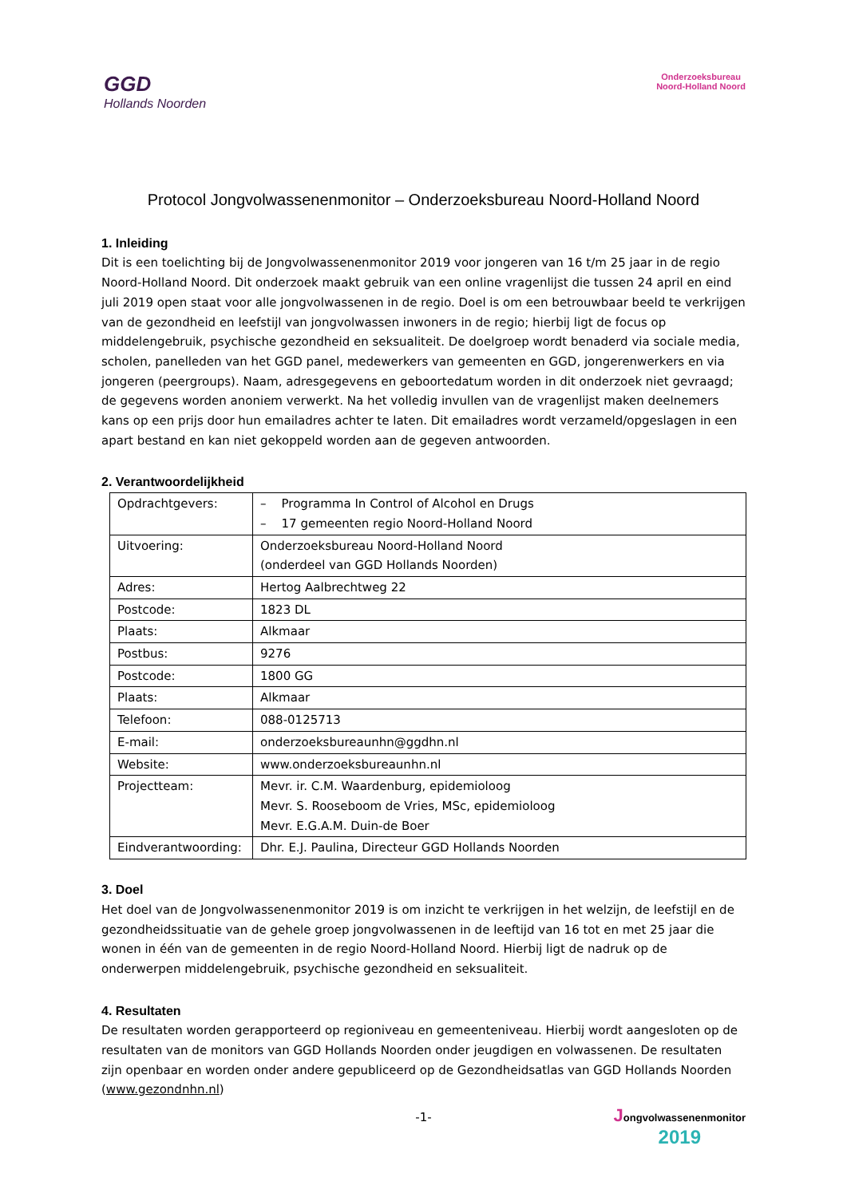GGD
Hollands Noorden
Onderzoeksbureau
Noord-Holland Noord
Protocol Jongvolwassenenmonitor – Onderzoeksbureau Noord-Holland Noord
1. Inleiding
Dit is een toelichting bij de Jongvolwassenenmonitor 2019 voor jongeren van 16 t/m 25 jaar in de regio Noord-Holland Noord. Dit onderzoek maakt gebruik van een online vragenlijst die tussen 24 april en eind juli 2019 open staat voor alle jongvolwassenen in de regio. Doel is om een betrouwbaar beeld te verkrijgen van de gezondheid en leefstijl van jongvolwassen inwoners in de regio; hierbij ligt de focus op middelengebruik, psychische gezondheid en seksualiteit. De doelgroep wordt benaderd via sociale media, scholen, panelleden van het GGD panel, medewerkers van gemeenten en GGD, jongerenwerkers en via jongeren (peergroups). Naam, adresgegevens en geboortedatum worden in dit onderzoek niet gevraagd; de gegevens worden anoniem verwerkt. Na het volledig invullen van de vragenlijst maken deelnemers kans op een prijs door hun emailadres achter te laten. Dit emailadres wordt verzameld/opgeslagen in een apart bestand en kan niet gekoppeld worden aan de gegeven antwoorden.
2. Verantwoordelijkheid
| Opdrachtgevers: | – Programma In Control of Alcohol en Drugs – 17 gemeenten regio Noord-Holland Noord |
| Uitvoering: | Onderzoeksbureau Noord-Holland Noord (onderdeel van GGD Hollands Noorden) |
| Adres: | Hertog Aalbrechtweg 22 |
| Postcode: | 1823 DL |
| Plaats: | Alkmaar |
| Postbus: | 9276 |
| Postcode: | 1800 GG |
| Plaats: | Alkmaar |
| Telefoon: | 088-0125713 |
| E-mail: | onderzoeksbureaunhn@ggdhn.nl |
| Website: | www.onderzoeksbureaunhn.nl |
| Projectteam: | Mevr. ir. C.M. Waardenburg, epidemioloog Mevr. S. Rooseboom de Vries, MSc, epidemioloog Mevr. E.G.A.M. Duin-de Boer |
| Eindverantwoording: | Dhr. E.J. Paulina, Directeur GGD Hollands Noorden |
3. Doel
Het doel van de Jongvolwassenenmonitor 2019 is om inzicht te verkrijgen in het welzijn, de leefstijl en de gezondheidssituatie van de gehele groep jongvolwassenen in de leeftijd van 16 tot en met 25 jaar die wonen in één van de gemeenten in de regio Noord-Holland Noord. Hierbij ligt de nadruk op de onderwerpen middelengebruik, psychische gezondheid en seksualiteit.
4. Resultaten
De resultaten worden gerapporteerd op regioniveau en gemeenteniveau. Hierbij wordt aangesloten op de resultaten van de monitors van GGD Hollands Noorden onder jeugdigen en volwassenen. De resultaten zijn openbaar en worden onder andere gepubliceerd op de Gezondheidsatlas van GGD Hollands Noorden (www.gezondnhn.nl)
-1-
Jongvolwassenenmonitor
2019